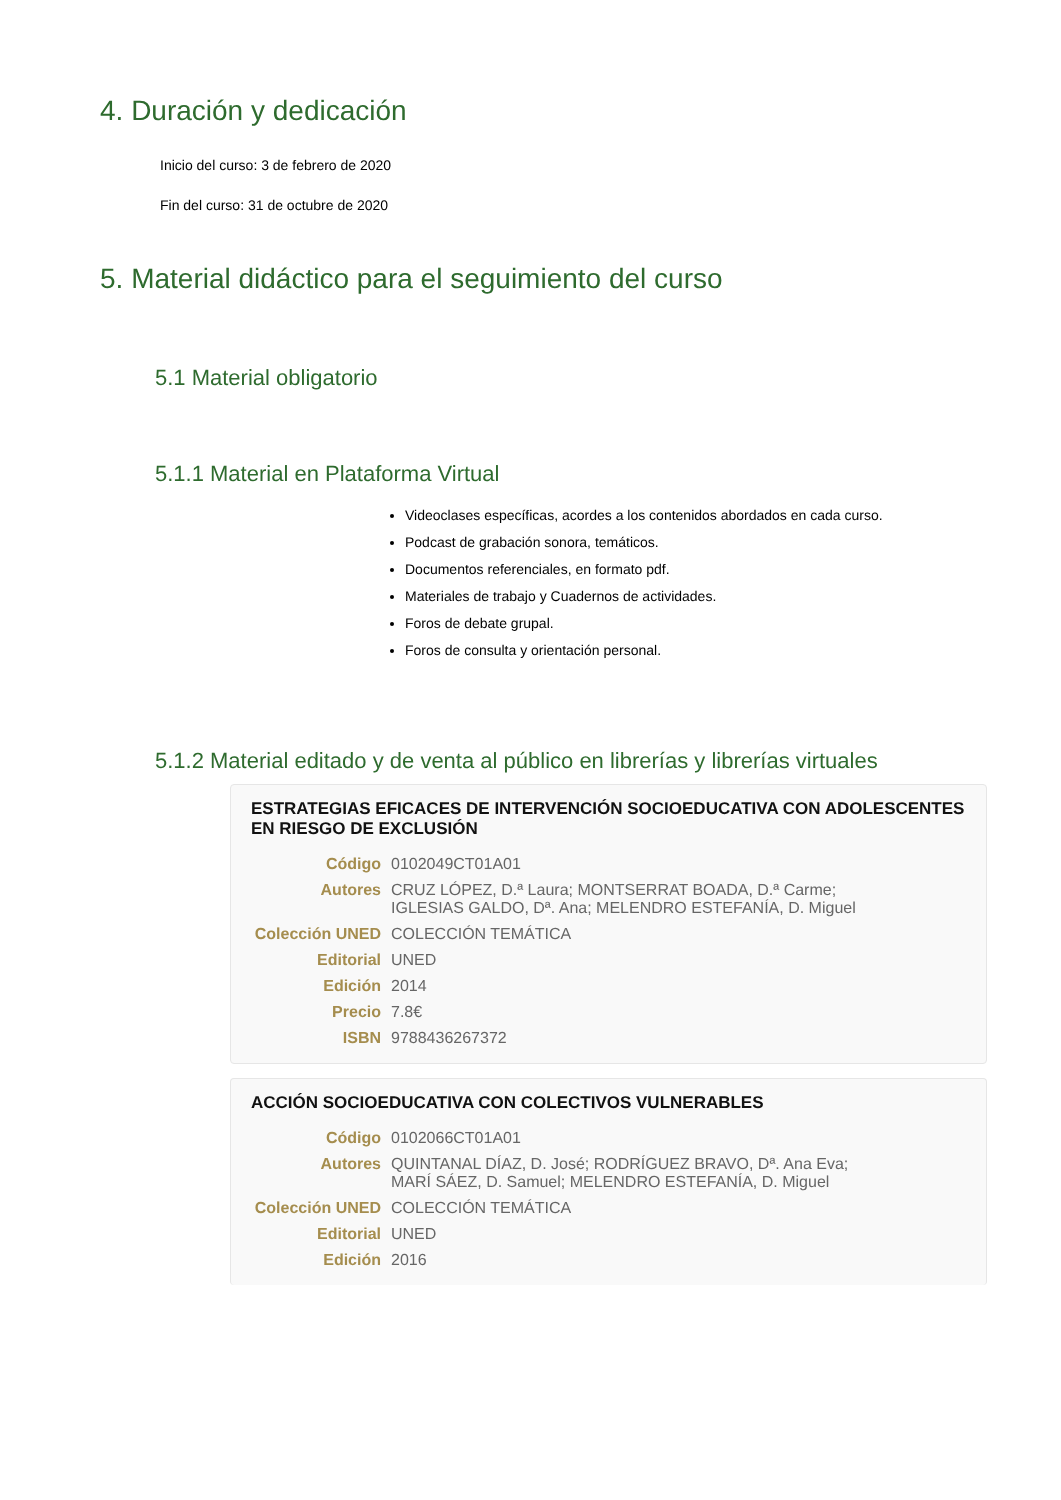4. Duración y dedicación
Inicio del curso: 3 de febrero de 2020
Fin del curso: 31 de octubre de 2020
5. Material didáctico para el seguimiento del curso
5.1 Material obligatorio
5.1.1 Material en Plataforma Virtual
Videoclases específicas, acordes a los contenidos abordados en cada curso.
Podcast de grabación sonora, temáticos.
Documentos referenciales, en formato pdf.
Materiales de trabajo y Cuadernos de actividades.
Foros de debate grupal.
Foros de consulta y orientación personal.
5.1.2 Material editado y de venta al público en librerías y librerías virtuales
ESTRATEGIAS EFICACES DE INTERVENCIÓN SOCIOEDUCATIVA CON ADOLESCENTES EN RIESGO DE EXCLUSIÓN
| Código | 0102049CT01A01 |
| Autores | CRUZ LÓPEZ, D.ª Laura; MONTSERRAT BOADA, D.ª Carme; IGLESIAS GALDO, Dª. Ana; MELENDRO ESTEFANÍA, D. Miguel |
| Colección UNED | COLECCIÓN TEMÁTICA |
| Editorial | UNED |
| Edición | 2014 |
| Precio | 7.8€ |
| ISBN | 9788436267372 |
ACCIÓN SOCIOEDUCATIVA CON COLECTIVOS VULNERABLES
| Código | 0102066CT01A01 |
| Autores | QUINTANAL DÍAZ, D. José; RODRÍGUEZ BRAVO, Dª. Ana Eva; MARÍ SÁEZ, D. Samuel; MELENDRO ESTEFANÍA, D. Miguel |
| Colección UNED | COLECCIÓN TEMÁTICA |
| Editorial | UNED |
| Edición | 2016 |